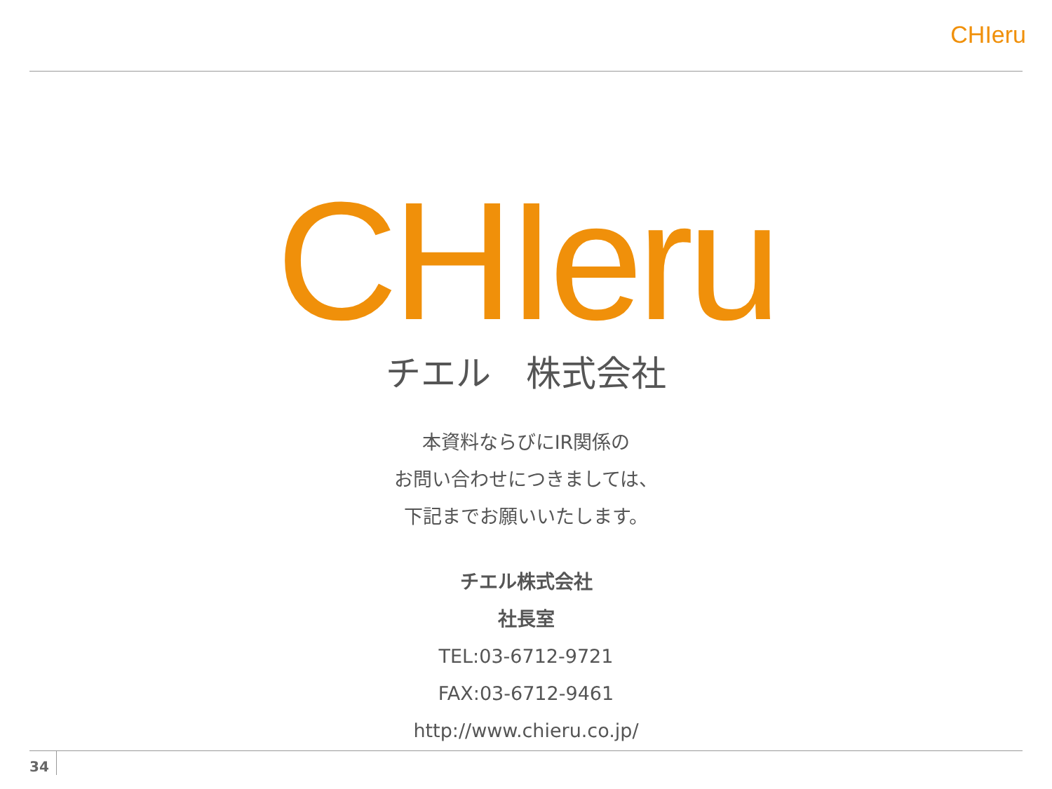CHIeru
CHIeru
チエル　株式会社
本資料ならびにIR関係の
お問い合わせにつきましては、
下記までお願いいたします。
チエル株式会社
社長室
TEL:03-6712-9721
FAX:03-6712-9461
http://www.chieru.co.jp/
34